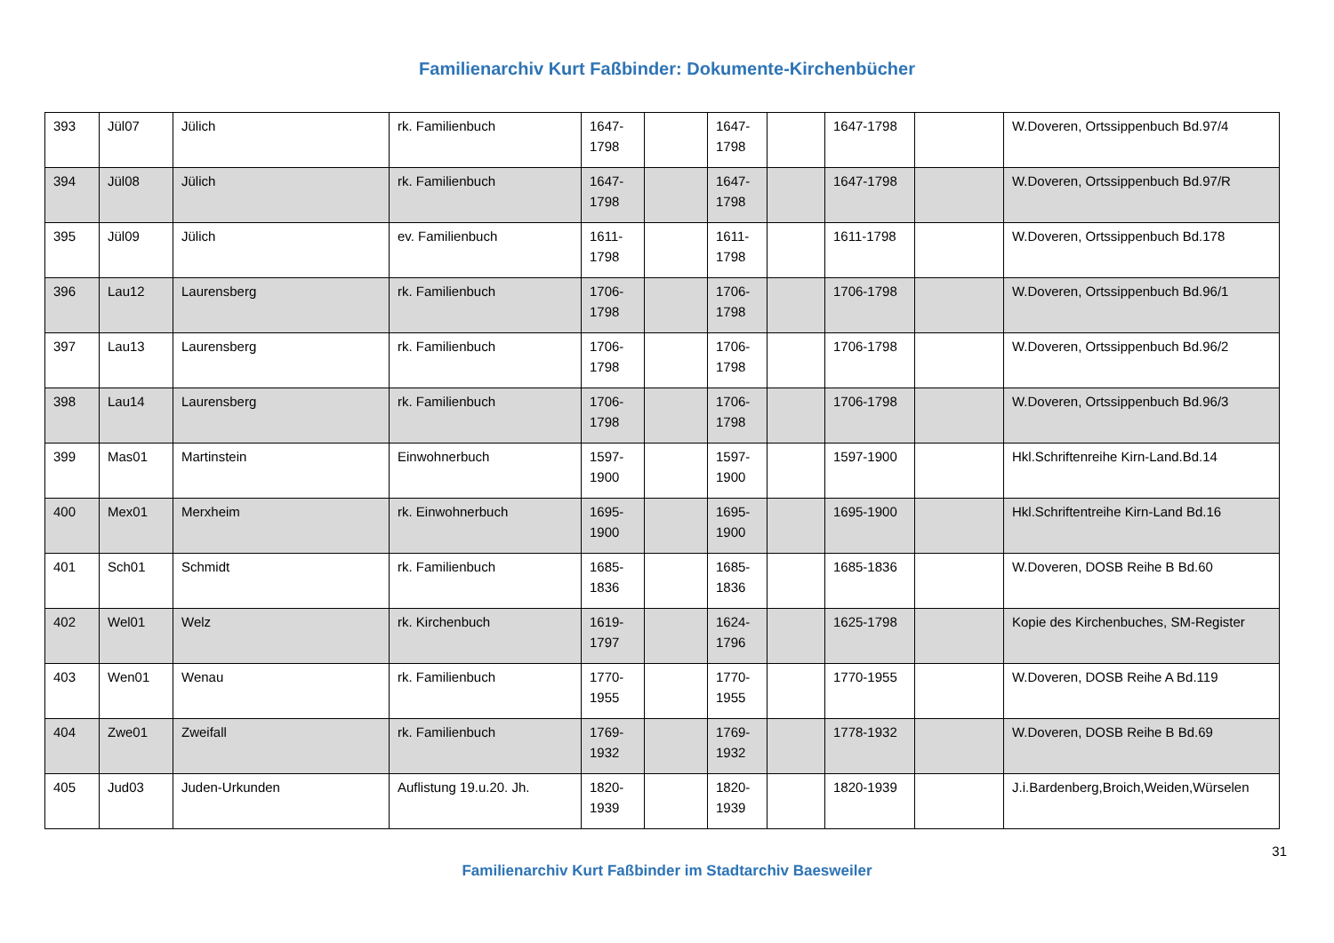Familienarchiv Kurt Faßbinder: Dokumente-Kirchenbücher
| 393 | Jül07 | Jülich | rk. Familienbuch | 1647-1798 | | 1647-1798 | | 1647-1798 | | W.Doveren, Ortssippenbuch Bd.97/4 |
| 394 | Jül08 | Jülich | rk. Familienbuch | 1647-1798 | | 1647-1798 | | 1647-1798 | | W.Doveren, Ortssippenbuch Bd.97/R |
| 395 | Jül09 | Jülich | ev. Familienbuch | 1611-1798 | | 1611-1798 | | 1611-1798 | | W.Doveren, Ortssippenbuch Bd.178 |
| 396 | Lau12 | Laurensberg | rk. Familienbuch | 1706-1798 | | 1706-1798 | | 1706-1798 | | W.Doveren, Ortssippenbuch Bd.96/1 |
| 397 | Lau13 | Laurensberg | rk. Familienbuch | 1706-1798 | | 1706-1798 | | 1706-1798 | | W.Doveren, Ortssippenbuch Bd.96/2 |
| 398 | Lau14 | Laurensberg | rk. Familienbuch | 1706-1798 | | 1706-1798 | | 1706-1798 | | W.Doveren, Ortssippenbuch Bd.96/3 |
| 399 | Mas01 | Martinstein | Einwohnerbuch | 1597-1900 | | 1597-1900 | | 1597-1900 | | Hkl.Schriftenreihe Kirn-Land.Bd.14 |
| 400 | Mex01 | Merxheim | rk. Einwohnerbuch | 1695-1900 | | 1695-1900 | | 1695-1900 | | Hkl.Schriftentreihe Kirn-Land Bd.16 |
| 401 | Sch01 | Schmidt | rk. Familienbuch | 1685-1836 | | 1685-1836 | | 1685-1836 | | W.Doveren, DOSB Reihe B Bd.60 |
| 402 | Wel01 | Welz | rk. Kirchenbuch | 1619-1797 | | 1624-1796 | | 1625-1798 | | Kopie des Kirchenbuches, SM-Register |
| 403 | Wen01 | Wenau | rk. Familienbuch | 1770-1955 | | 1770-1955 | | 1770-1955 | | W.Doveren, DOSB Reihe A Bd.119 |
| 404 | Zwe01 | Zweifall | rk. Familienbuch | 1769-1932 | | 1769-1932 | | 1778-1932 | | W.Doveren, DOSB Reihe B Bd.69 |
| 405 | Jud03 | Juden-Urkunden | Auflistung 19.u.20. Jh. | 1820-1939 | | 1820-1939 | | 1820-1939 | | J.i.Bardenberg,Broich,Weiden,Würselen |
31
Familienarchiv Kurt Faßbinder im Stadtarchiv Baesweiler